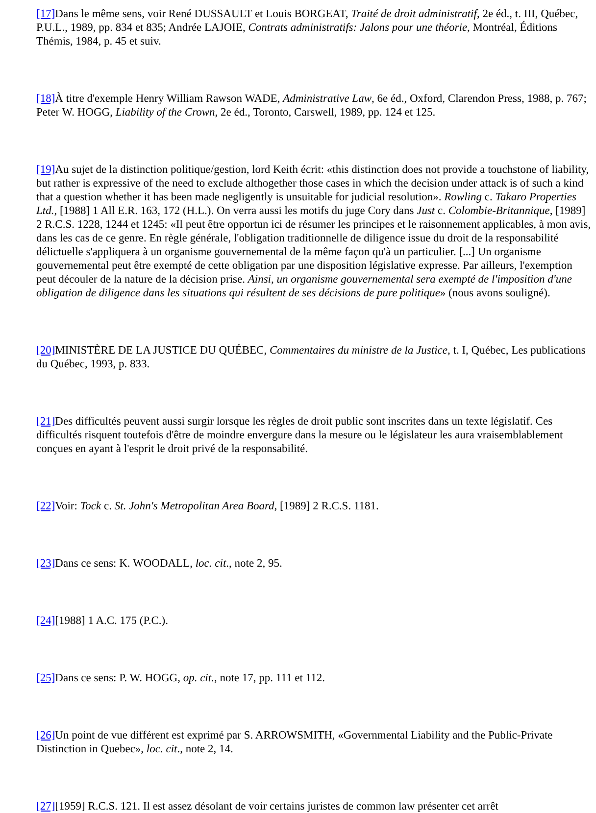[17] Dans le même sens, voir René DUSSAULT et Louis BORGEAT, Traité de droit administratif, 2e éd., t. III, Québec, P.U.L., 1989, pp. 834 et 835; Andrée LAJOIE, Contrats administratifs: Jalons pour une théorie, Montréal, Éditions Thémis, 1984, p. 45 et suiv.
[18] À titre d'exemple Henry William Rawson WADE, Administrative Law, 6e éd., Oxford, Clarendon Press, 1988, p. 767; Peter W. HOGG, Liability of the Crown, 2e éd., Toronto, Carswell, 1989, pp. 124 et 125.
[19] Au sujet de la distinction politique/gestion, lord Keith écrit: «this distinction does not provide a touchstone of liability, but rather is expressive of the need to exclude althogether those cases in which the decision under attack is of such a kind that a question whether it has been made negligently is unsuitable for judicial resolution». Rowling c. Takaro Properties Ltd., [1988] 1 All E.R. 163, 172 (H.L.). On verra aussi les motifs du juge Cory dans Just c. Colombie-Britannique, [1989] 2 R.C.S. 1228, 1244 et 1245: «Il peut être opportun ici de résumer les principes et le raisonnement applicables, à mon avis, dans les cas de ce genre. En règle générale, l'obligation traditionnelle de diligence issue du droit de la responsabilité délictuelle s'appliquera à un organisme gouvernemental de la même façon qu'à un particulier. [...] Un organisme gouvernemental peut être exempté de cette obligation par une disposition législative expresse. Par ailleurs, l'exemption peut découler de la nature de la décision prise. Ainsi, un organisme gouvernemental sera exempté de l'imposition d'une obligation de diligence dans les situations qui résultent de ses décisions de pure politique» (nous avons souligné).
[20] MINISTÈRE DE LA JUSTICE DU QUÉBEC, Commentaires du ministre de la Justice, t. I, Québec, Les publications du Québec, 1993, p. 833.
[21] Des difficultés peuvent aussi surgir lorsque les règles de droit public sont inscrites dans un texte législatif. Ces difficultés risquent toutefois d'être de moindre envergure dans la mesure ou le législateur les aura vraisemblablement conçues en ayant à l'esprit le droit privé de la responsabilité.
[22] Voir: Tock c. St. John's Metropolitan Area Board, [1989] 2 R.C.S. 1181.
[23] Dans ce sens: K. WOODALL, loc. cit., note 2, 95.
[24][1988] 1 A.C. 175 (P.C.).
[25] Dans ce sens: P. W. HOGG, op. cit., note 17, pp. 111 et 112.
[26] Un point de vue différent est exprimé par S. ARROWSMITH, «Governmental Liability and the Public-Private Distinction in Quebec», loc. cit., note 2, 14.
[27][1959] R.C.S. 121. Il est assez désolant de voir certains juristes de common law présenter cet arrêt